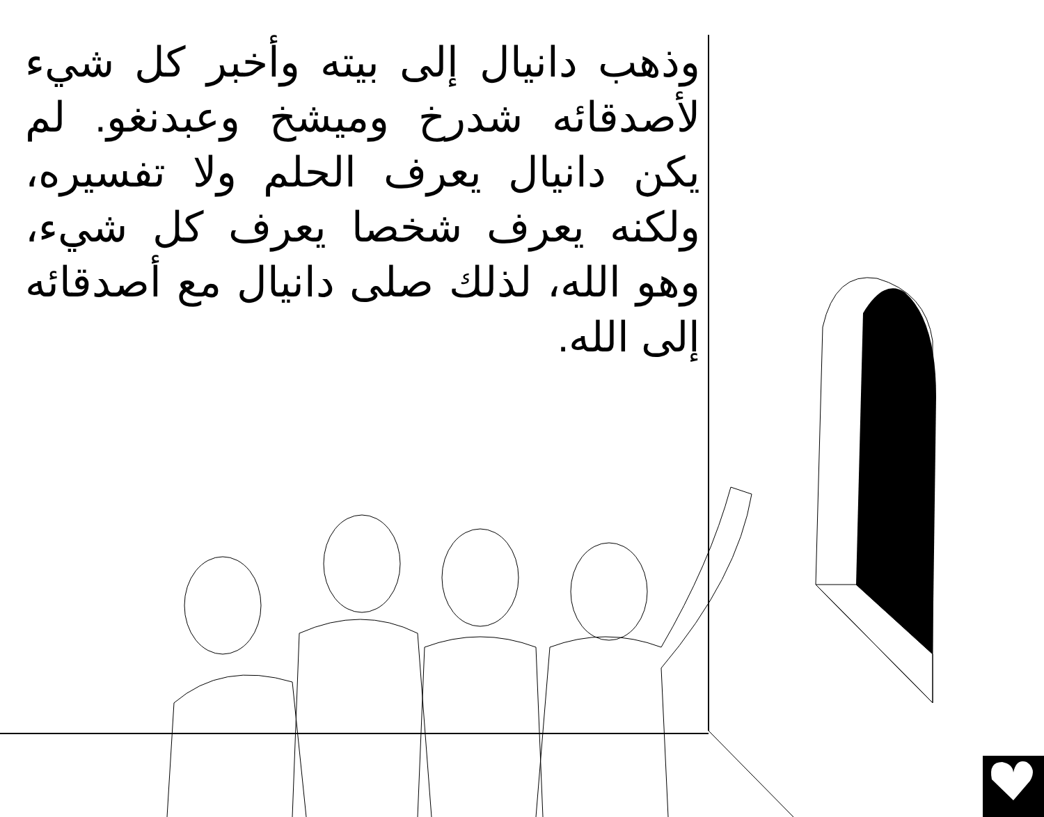وذهب دانيال إلى بيته وأخبر كل شيء لأصدقائه شدرخ وميشخ وعبدنغو. لم يكن دانيال يعرف الحلم ولا تفسيره، ولكنه يعرف شخصا يعرف كل شيء، وهو الله، لذلك صلى دانيال مع أصدقائه إلى الله.